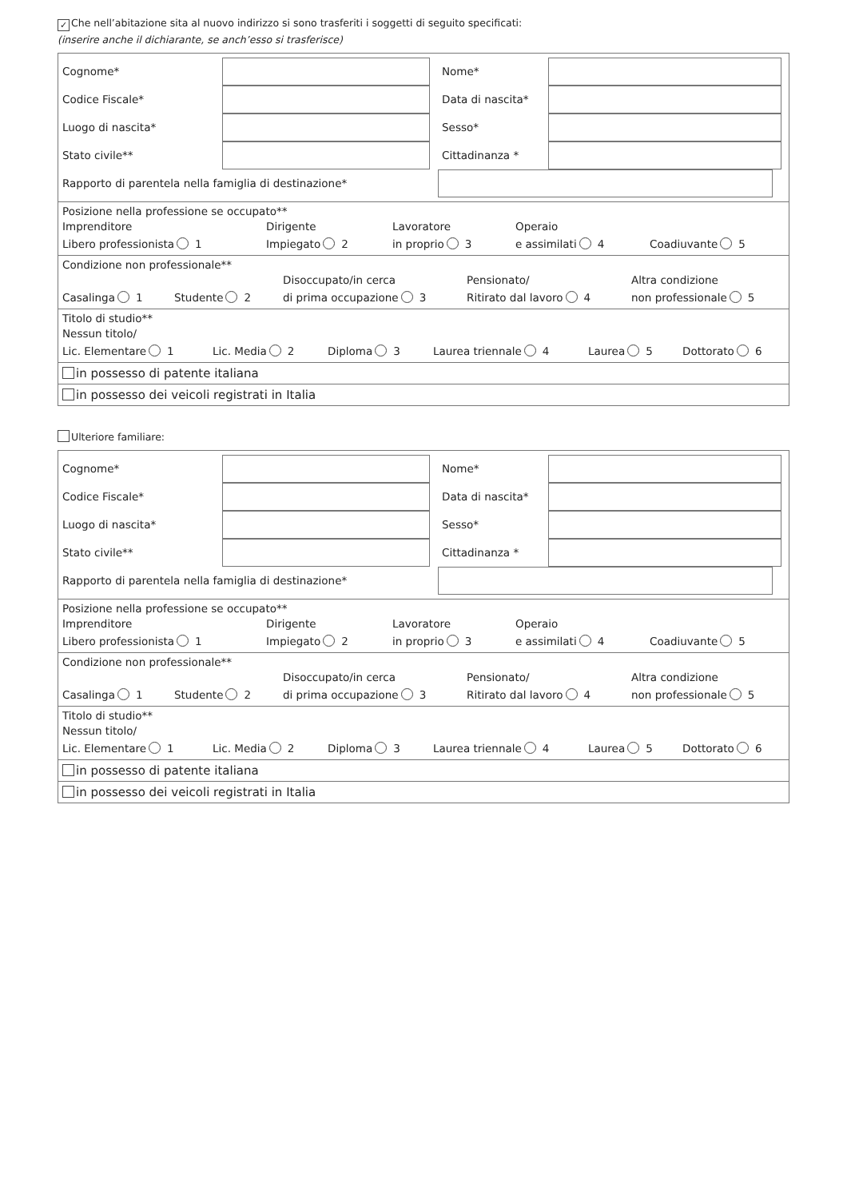✓ Che nell’abitazione sita al nuovo indirizzo si sono trasferiti i soggetti di seguito specificati:
(inserire anche il dichiarante, se anch’esso si trasferisce)
Cognome*
Nome*
Codice Fiscale*
Data di nascita*
Luogo di nascita*
Sesso*
Stato civile**
Cittadinanza *
Rapporto di parentela nella famiglia di destinazione*
Posizione nella professione se occupato**
Imprenditore
Libero professionista 1
Dirigente
Impiegato 2
Lavoratore
in proprio 3
Operaio
e assimilati 4
Coadiuvante 5
Condizione non professionale**
Casalinga 1
Studente 2
Disoccupato/in cerca
di prima occupazione 3
Pensionato/
Ritirato dal lavoro 4
Altra condizione
non professionale 5
Titolo di studio**
Nessun titolo/
Lic. Elementare 1
Lic. Media 2
Diploma 3
Laurea triennale 4
Laurea 5
Dottorato 6
in possesso di patente italiana
in possesso dei veicoli registrati in Italia
Ulteriore familiare:
Cognome*
Nome*
Codice Fiscale*
Data di nascita*
Luogo di nascita*
Sesso*
Stato civile**
Cittadinanza *
Rapporto di parentela nella famiglia di destinazione*
Posizione nella professione se occupato**
Imprenditore
Libero professionista 1
Dirigente
Impiegato 2
Lavoratore
in proprio 3
Operaio
e assimilati 4
Coadiuvante 5
Condizione non professionale**
Casalinga 1
Studente 2
Disoccupato/in cerca
di prima occupazione 3
Pensionato/
Ritirato dal lavoro 4
Altra condizione
non professionale 5
Titolo di studio**
Nessun titolo/
Lic. Elementare 1
Lic. Media 2
Diploma 3
Laurea triennale 4
Laurea 5
Dottorato 6
in possesso di patente italiana
in possesso dei veicoli registrati in Italia